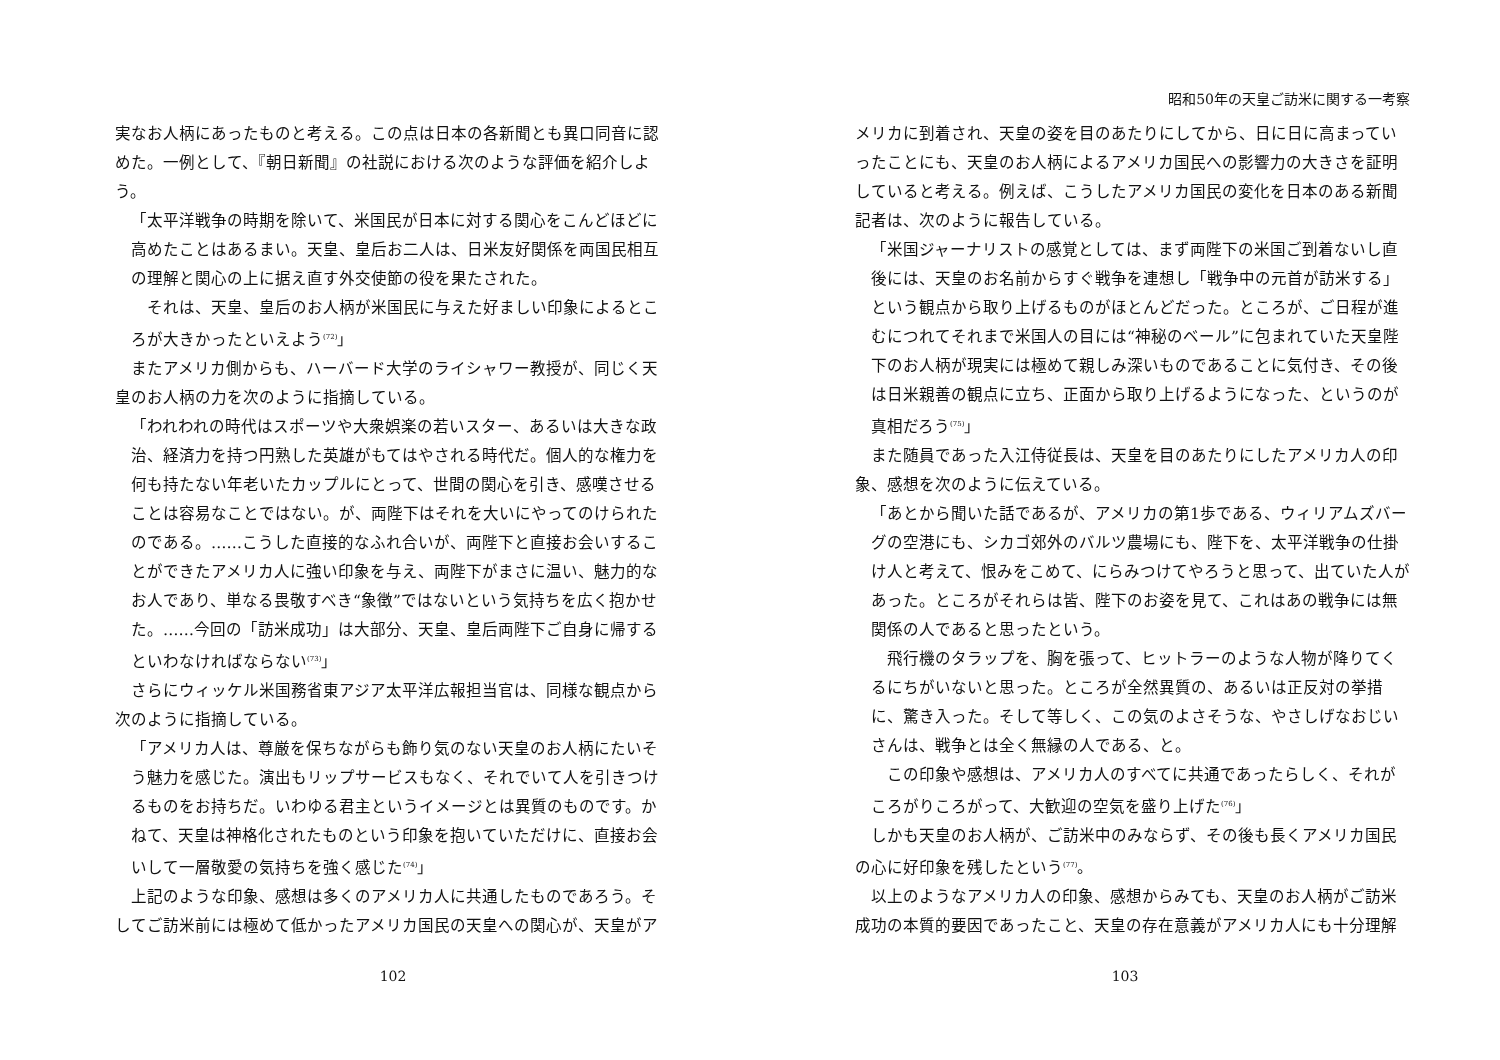実なお人柄にあったものと考える。この点は日本の各新聞とも異口同音に認めた。一例として、『朝日新聞』の社説における次のような評価を紹介しよう。
「太平洋戦争の時期を除いて、米国民が日本に対する関心をこんどほどに高めたことはあるまい。天皇、皇后お二人は、日米友好関係を両国民相互の理解と関心の上に据え直す外交使節の役を果たされた。
　それは、天皇、皇后のお人柄が米国民に与えた好ましい印象によるところが大きかったといえよう<sup>(72)</sup>」
　またアメリカ側からも、ハーバード大学のライシャワー教授が、同じく天皇のお人柄の力を次のように指摘している。
「われわれの時代はスポーツや大衆娯楽の若いスター、あるいは大きな政治、経済力を持つ円熟した英雄がもてはやされる時代だ。個人的な権力を何も持たない年老いたカップルにとって、世間の関心を引き、感嘆させることは容易なことではない。が、両陛下はそれを大いにやってのけられたのである。……こうした直接的なふれ合いが、両陛下と直接お会いすることができたアメリカ人に強い印象を与え、両陛下がまさに温い、魅力的なお人であり、単なる畏敬すべき“象徴”ではないという気持ちを広く抱かせた。……今回の「訪米成功」は大部分、天皇、皇后両陛下ご自身に帰するといわなければならない<sup>(73)</sup>」
　さらにウィッケル米国務省東アジア太平洋広報担当官は、同様な観点から次のように指摘している。
「アメリカ人は、尊厳を保ちながらも飾り気のない天皇のお人柄にたいそう魅力を感じた。演出もリップサービスもなく、それでいて人を引きつけるものをお持ちだ。いわゆる君主というイメージとは異質のものです。かねて、天皇は神格化されたものという印象を抱いていただけに、直接お会いして一層敬愛の気持ちを強く感じた<sup>(74)</sup>」
　上記のような印象、感想は多くのアメリカ人に共通したものであろう。そしてご訪米前には極めて低かったアメリカ国民の天皇への関心が、天皇がア
102
昭和50年の天皇ご訪米に関する一考察
メリカに到着され、天皇の姿を目のあたりにしてから、日に日に高まっていったことにも、天皇のお人柄によるアメリカ国民への影響力の大きさを証明していると考える。例えば、こうしたアメリカ国民の変化を日本のある新聞記者は、次のように報告している。
「米国ジャーナリストの感覚としては、まず両陛下の米国ご到着ないし直後には、天皇のお名前からすぐ戦争を連想し「戦争中の元首が訪米する」という観点から取り上げるものがほとんどだった。ところが、ご日程が進むにつれてそれまで米国人の目には“神秘のベール”に包まれていた天皇陛下のお人柄が現実には極めて親しみ深いものであることに気付き、その後は日米親善の観点に立ち、正面から取り上げるようになった、というのが真相だろう<sup>(75)</sup>」
　また随員であった入江侍従長は、天皇を目のあたりにしたアメリカ人の印象、感想を次のように伝えている。
「あとから聞いた話であるが、アメリカの第1歩である、ウィリアムズバーグの空港にも、シカゴ郊外のバルツ農場にも、陛下を、太平洋戦争の仕掛け人と考えて、恨みをこめて、にらみつけてやろうと思って、出ていた人があった。ところがそれらは皆、陛下のお姿を見て、これはあの戦争には無関係の人であると思ったという。
　飛行機のタラップを、胸を張って、ヒットラーのような人物が降りてくるにちがいないと思った。ところが全然異質の、あるいは正反対の挙措に、驚き入った。そして等しく、この気のよさそうな、やさしげなおじいさんは、戦争とは全く無縁の人である、と。
　この印象や感想は、アメリカ人のすべてに共通であったらしく、それがころがりころがって、大歓迎の空気を盛り上げた<sup>(76)</sup>」
　しかも天皇のお人柄が、ご訪米中のみならず、その後も長くアメリカ国民の心に好印象を残したという<sup>(77)</sup>。
　以上のようなアメリカ人の印象、感想からみても、天皇のお人柄がご訪米成功の本質的要因であったこと、天皇の存在意義がアメリカ人にも十分理解
103